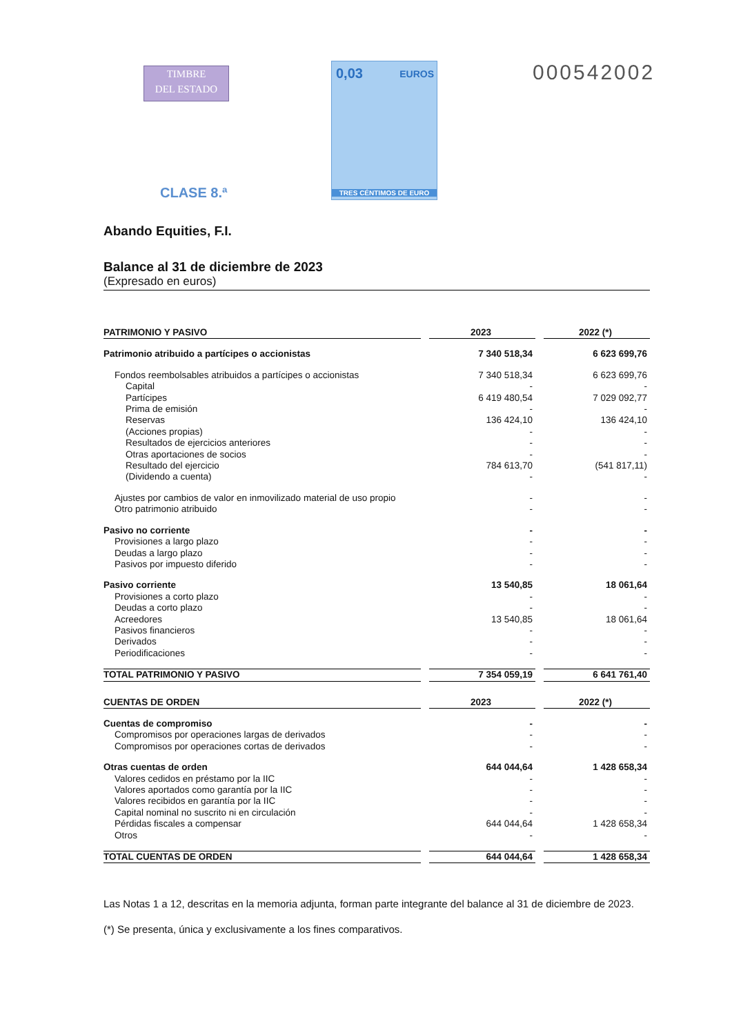TIMBRE
DEL ESTADO
0,03 EUROS
TRES CÉNTIMOS DE EURO
000542002
CLASE 8.ª
Abando Equities, F.I.
Balance al 31 de diciembre de 2023
(Expresado en euros)
| PATRIMONIO Y PASIVO | | 2023 | | 2022 (*) |
| Patrimonio atribuido a partícipes o accionistas | | 7 340 518,34 | | 6 623 699,76 |
| Fondos reembolsables atribuidos a partícipes o accionistas | | 7 340 518,34 | | 6 623 699,76 |
| Capital | | - | | - |
| Partícipes | | 6 419 480,54 | | 7 029 092,77 |
| Prima de emisión | | - | | - |
| Reservas | | 136 424,10 | | 136 424,10 |
| (Acciones propias) | | - | | - |
| Resultados de ejercicios anteriores | | - | | - |
| Otras aportaciones de socios | | - | | - |
| Resultado del ejercicio | | 784 613,70 | | (541 817,11) |
| (Dividendo a cuenta) | | - | | - |
| Ajustes por cambios de valor en inmovilizado material de uso propio | | - | | - |
| Otro patrimonio atribuido | | - | | - |
| Pasivo no corriente | | - | | - |
| Provisiones a largo plazo | | - | | - |
| Deudas a largo plazo | | - | | - |
| Pasivos por impuesto diferido | | - | | - |
| Pasivo corriente | | 13 540,85 | | 18 061,64 |
| Provisiones a corto plazo | | - | | - |
| Deudas a corto plazo | | - | | - |
| Acreedores | | 13 540,85 | | 18 061,64 |
| Pasivos financieros | | - | | - |
| Derivados | | - | | - |
| Periodificaciones | | - | | - |
| TOTAL PATRIMONIO Y PASIVO | | 7 354 059,19 | | 6 641 761,40 |
| CUENTAS DE ORDEN | | 2023 | | 2022 (*) |
| Cuentas de compromiso | | - | | - |
| Compromisos por operaciones largas de derivados | | - | | - |
| Compromisos por operaciones cortas de derivados | | - | | - |
| Otras cuentas de orden | | 644 044,64 | | 1 428 658,34 |
| Valores cedidos en préstamo por la IIC | | - | | - |
| Valores aportados como garantía por la IIC | | - | | - |
| Valores recibidos en garantía por la IIC | | - | | - |
| Capital nominal no suscrito ni en circulación | | - | | - |
| Pérdidas fiscales a compensar | | 644 044,64 | | 1 428 658,34 |
| Otros | | - | | - |
| TOTAL CUENTAS DE ORDEN | | 644 044,64 | | 1 428 658,34 |
Las Notas 1 a 12, descritas en la memoria adjunta, forman parte integrante del balance al 31 de diciembre de 2023.
(*) Se presenta, única y exclusivamente a los fines comparativos.